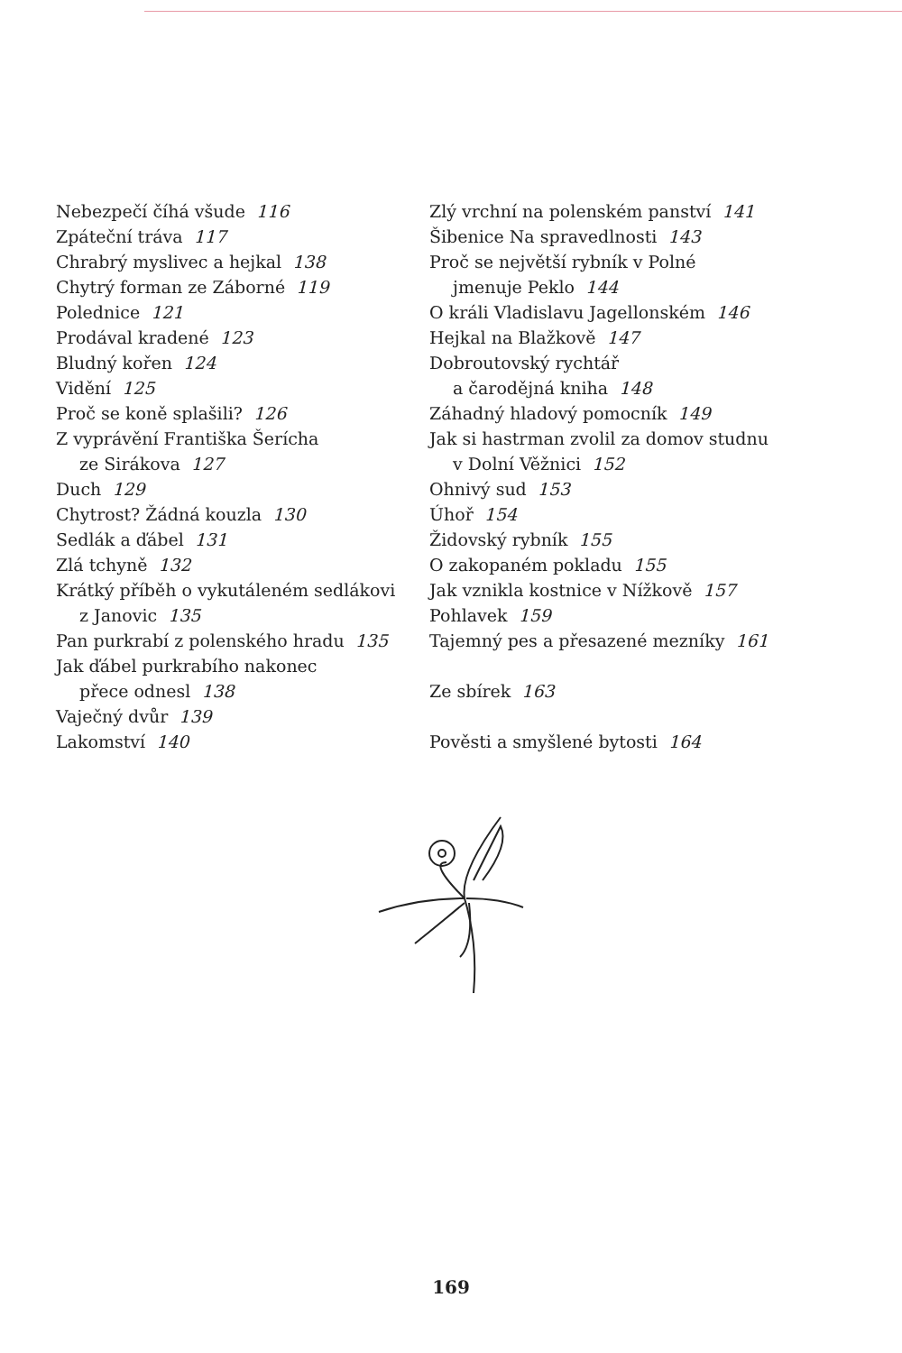Nebezpečí číhá všude 116
Zpáteční tráva 117
Chrabrý myslivec a hejkal 138
Chytrý forman ze Záborné 119
Polednice 121
Prodával kradené 123
Bludný kořen 124
Vidění 125
Proč se koně splašili? 126
Z vyprávění Františka Šerícha
ze Sirákova 127
Duch 129
Chytrost? Žádná kouzla 130
Sedlák a ďábel 131
Zlá tchyně 132
Krátký příběh o vykutáleném sedlákovi
z Janovic 135
Pan purkrabí z polenského hradu 135
Jak ďábel purkrabího nakonec
přece odnesl 138
Vaječný dvůr 139
Lakomství 140
Zlý vrchní na polenském panství 141
Šibenice Na spravedlnosti 143
Proč se největší rybník v Polné
jmenuje Peklo 144
O králi Vladislavu Jagellonském 146
Hejkal na Blažkově 147
Dobroutovský rychtář
a čarodějná kniha 148
Záhadný hladový pomocník 149
Jak si hastrman zvolil za domov studnu
v Dolní Věžnici 152
Ohnivý sud 153
Úhoř 154
Židovský rybník 155
O zakopaném pokladu 155
Jak vznikla kostnice v Nížkově 157
Pohlavek 159
Tajemný pes a přesazené mezníky 161
Ze sbírek 163
Pověsti a smyšlené bytosti 164
169